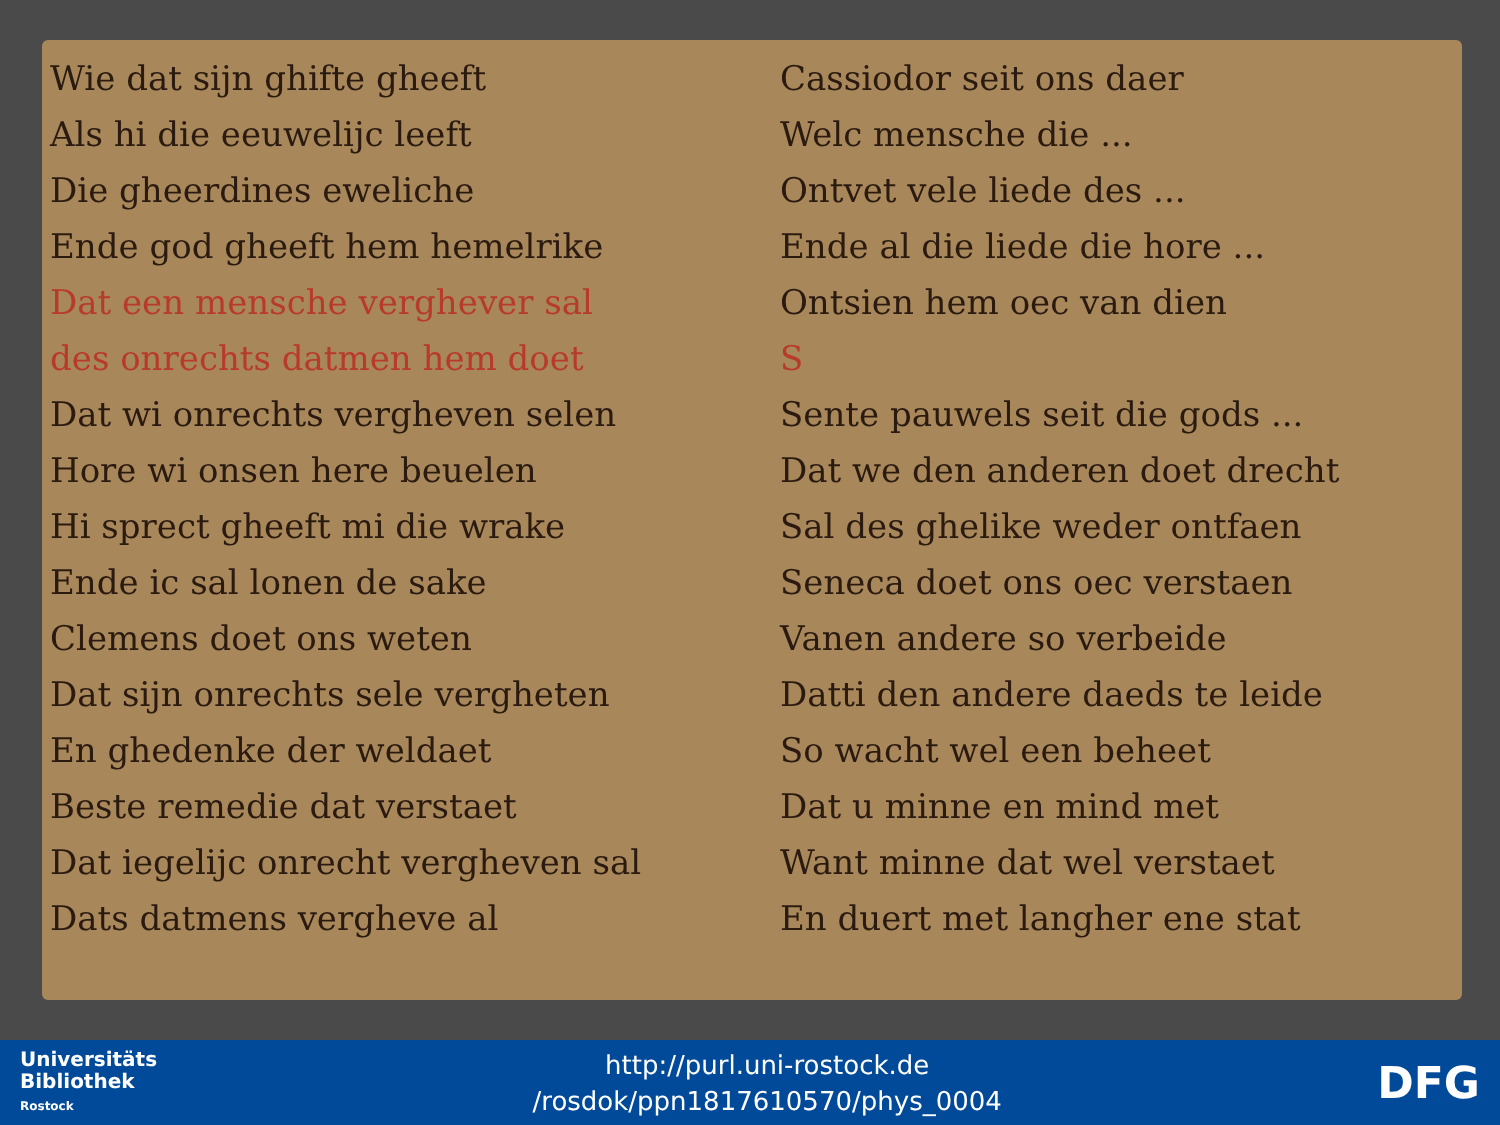Wie dat sijn ghifte gheeft
Als hi die eeuwelijc leeft
Die gheerdines eweliche
Ende god gheeft hem hemelrike
Dat een mensche verghever sal
des onrechts datmen hem doet
Dat wi onrechts vergheven selen
Hore wi onsen here beuelen
Hi sprect gheeft mi die wrake
Ende ic sal lonen de sake
Clemens doet ons weten
Dat sijn onrechts sele vergheten
En ghedenke der weldaet
Beste remedie dat verstaet
Dat iegelijc onrecht vergheven sal
Dats datmens vergheve al
Cassiodor seit ons daer
Welc mensche die ...
Ontvet vele liede des ...
Ende al die liede die hore ...
Ontsien hem oec van dien
S
Sente pauwels seit die gods ...
Dat we den anderen doet drecht
Sal des ghelike weder ontfaen
Seneca doet ons oec verstaen
Vanen andere so verbeide
Datti den andere daeds te leide
So wacht wel een beheet
Dat u minne en mind met
Want minne dat wel verstaet
En duert met langher ene stat
Universitäts
Bibliothek
Rostock
http://purl.uni-rostock.de
/rosdok/ppn1817610570/phys_0004
DFG